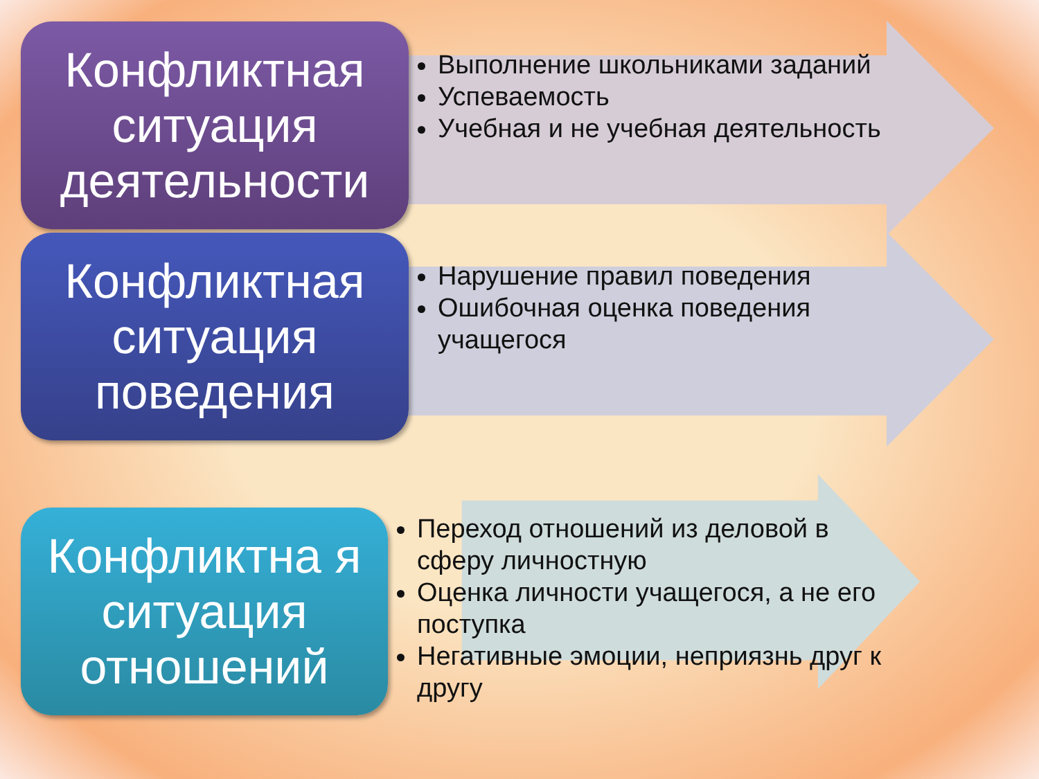Конфликтная ситуация деятельности
Выполнение школьниками заданий
Успеваемость
Учебная и не учебная деятельность
Конфликтная ситуация поведения
Нарушение правил поведения
Ошибочная оценка поведения учащегося
Конфликтна я ситуация отношений
Переход отношений из деловой в сферу личностную
Оценка личности учащегося, а не его поступка
Негативные эмоции, неприязнь друг к другу